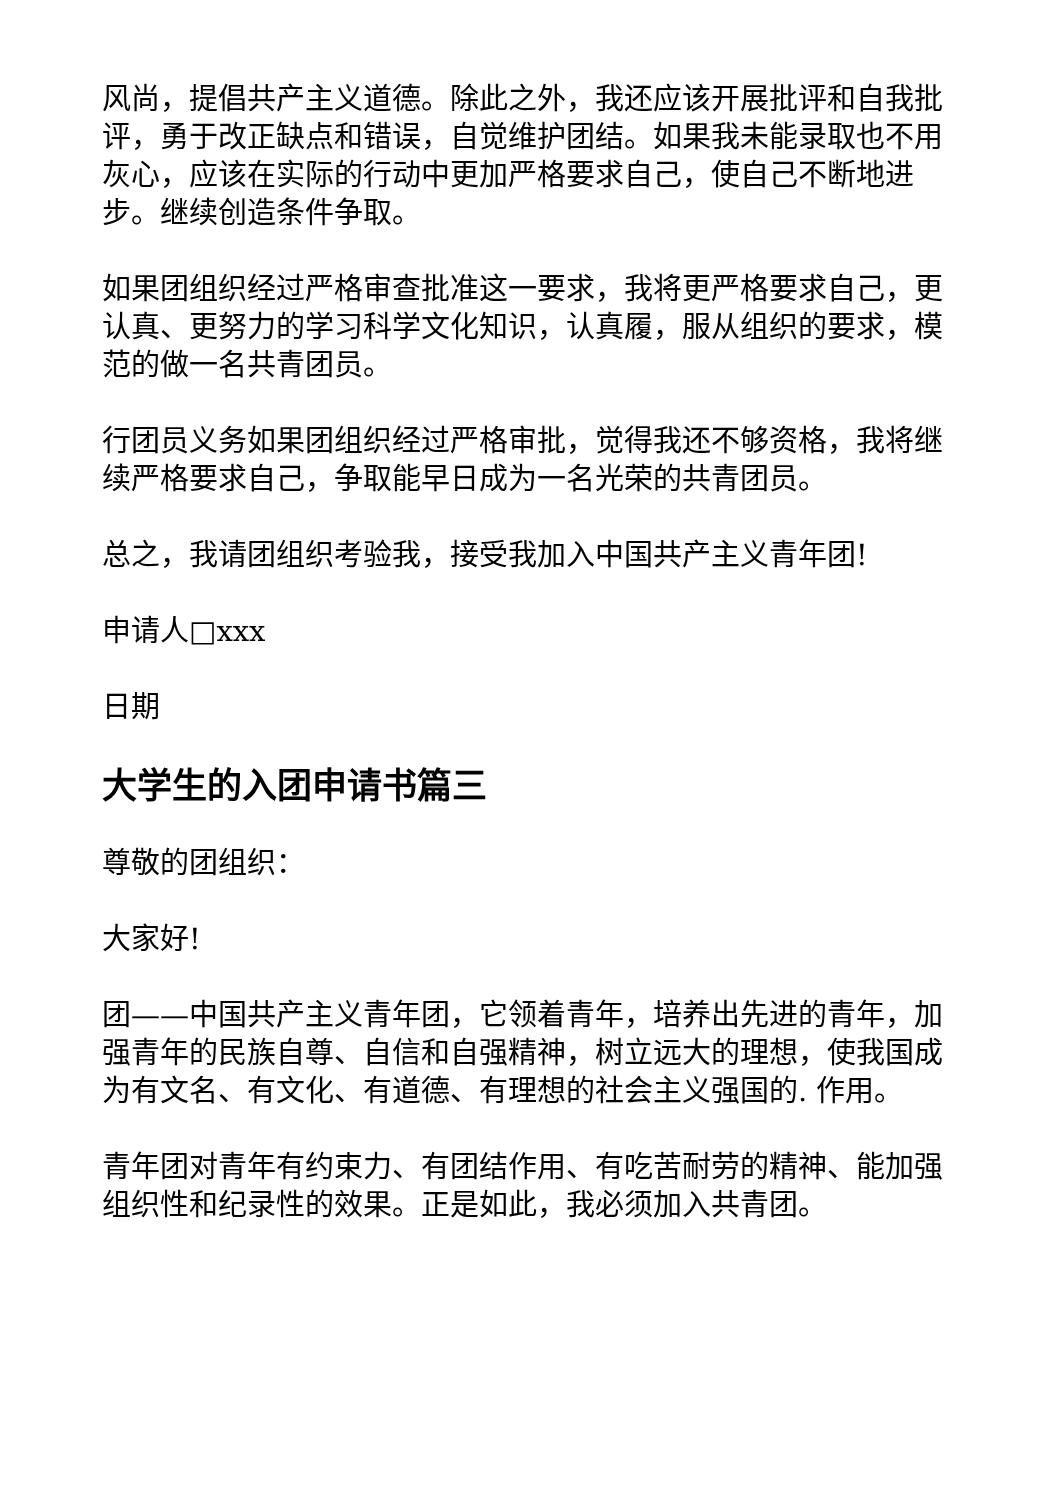风尚，提倡共产主义道德。除此之外，我还应该开展批评和自我批评，勇于改正缺点和错误，自觉维护团结。如果我未能录取也不用灰心，应该在实际的行动中更加严格要求自己，使自己不断地进步。继续创造条件争取。
如果团组织经过严格审查批准这一要求，我将更严格要求自己，更认真、更努力的学习科学文化知识，认真履，服从组织的要求，模范的做一名共青团员。
行团员义务如果团组织经过严格审批，觉得我还不够资格，我将继续严格要求自己，争取能早日成为一名光荣的共青团员。
总之，我请团组织考验我，接受我加入中国共产主义青年团!
申请人□xxx
日期
大学生的入团申请书篇三
尊敬的团组织：
大家好!
团——中国共产主义青年团，它领着青年，培养出先进的青年，加强青年的民族自尊、自信和自强精神，树立远大的理想，使我国成为有文名、有文化、有道德、有理想的社会主义强国的. 作用。
青年团对青年有约束力、有团结作用、有吃苦耐劳的精神、能加强组织性和纪录性的效果。正是如此，我必须加入共青团。